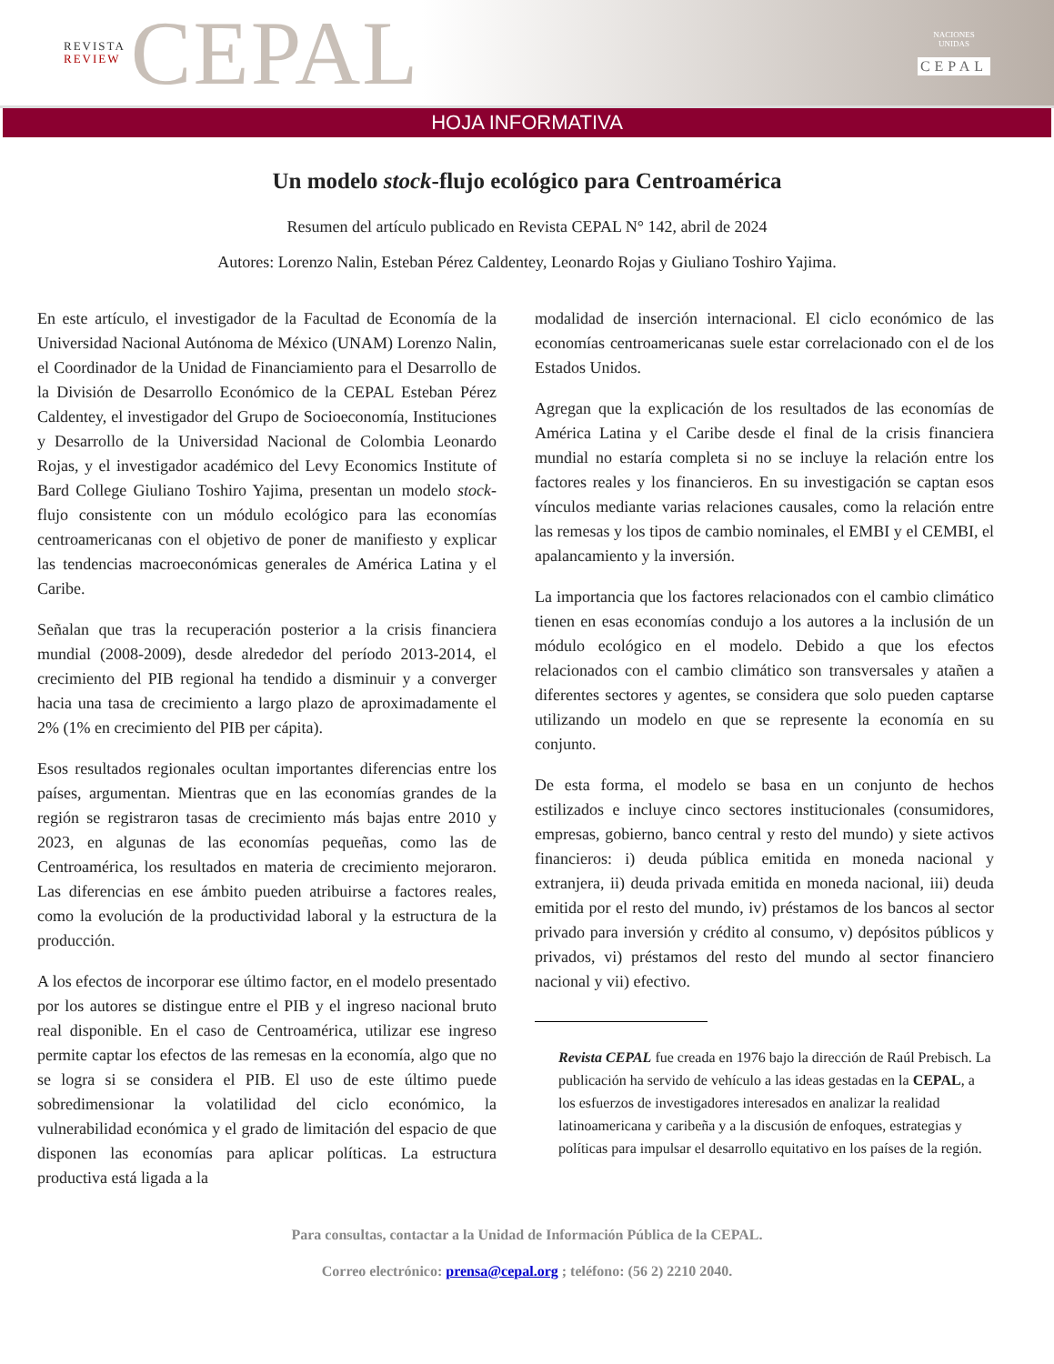REVISTA
REVIEW CEPAL
NACIONES UNIDAS
CEPAL
HOJA INFORMATIVA
Un modelo stock-flujo ecológico para Centroamérica
Resumen del artículo publicado en Revista CEPAL N° 142, abril de 2024
Autores: Lorenzo Nalin, Esteban Pérez Caldentey, Leonardo Rojas y Giuliano Toshiro Yajima.
En este artículo, el investigador de la Facultad de Economía de la Universidad Nacional Autónoma de México (UNAM) Lorenzo Nalin, el Coordinador de la Unidad de Financiamiento para el Desarrollo de la División de Desarrollo Económico de la CEPAL Esteban Pérez Caldentey, el investigador del Grupo de Socioeconomía, Instituciones y Desarrollo de la Universidad Nacional de Colombia Leonardo Rojas, y el investigador académico del Levy Economics Institute of Bard College Giuliano Toshiro Yajima, presentan un modelo stock-flujo consistente con un módulo ecológico para las economías centroamericanas con el objetivo de poner de manifiesto y explicar las tendencias macroeconómicas generales de América Latina y el Caribe.
Señalan que tras la recuperación posterior a la crisis financiera mundial (2008-2009), desde alrededor del período 2013-2014, el crecimiento del PIB regional ha tendido a disminuir y a converger hacia una tasa de crecimiento a largo plazo de aproximadamente el 2% (1% en crecimiento del PIB per cápita).
Esos resultados regionales ocultan importantes diferencias entre los países, argumentan. Mientras que en las economías grandes de la región se registraron tasas de crecimiento más bajas entre 2010 y 2023, en algunas de las economías pequeñas, como las de Centroamérica, los resultados en materia de crecimiento mejoraron. Las diferencias en ese ámbito pueden atribuirse a factores reales, como la evolución de la productividad laboral y la estructura de la producción.
A los efectos de incorporar ese último factor, en el modelo presentado por los autores se distingue entre el PIB y el ingreso nacional bruto real disponible. En el caso de Centroamérica, utilizar ese ingreso permite captar los efectos de las remesas en la economía, algo que no se logra si se considera el PIB. El uso de este último puede sobredimensionar la volatilidad del ciclo económico, la vulnerabilidad económica y el grado de limitación del espacio de que disponen las economías para aplicar políticas. La estructura productiva está ligada a la
modalidad de inserción internacional. El ciclo económico de las economías centroamericanas suele estar correlacionado con el de los Estados Unidos.
Agregan que la explicación de los resultados de las economías de América Latina y el Caribe desde el final de la crisis financiera mundial no estaría completa si no se incluye la relación entre los factores reales y los financieros. En su investigación se captan esos vínculos mediante varias relaciones causales, como la relación entre las remesas y los tipos de cambio nominales, el EMBI y el CEMBI, el apalancamiento y la inversión.
La importancia que los factores relacionados con el cambio climático tienen en esas economías condujo a los autores a la inclusión de un módulo ecológico en el modelo. Debido a que los efectos relacionados con el cambio climático son transversales y atañen a diferentes sectores y agentes, se considera que solo pueden captarse utilizando un modelo en que se represente la economía en su conjunto.
De esta forma, el modelo se basa en un conjunto de hechos estilizados e incluye cinco sectores institucionales (consumidores, empresas, gobierno, banco central y resto del mundo) y siete activos financieros: i) deuda pública emitida en moneda nacional y extranjera, ii) deuda privada emitida en moneda nacional, iii) deuda emitida por el resto del mundo, iv) préstamos de los bancos al sector privado para inversión y crédito al consumo, v) depósitos públicos y privados, vi) préstamos del resto del mundo al sector financiero nacional y vii) efectivo.
Revista CEPAL fue creada en 1976 bajo la dirección de Raúl Prebisch. La publicación ha servido de vehículo a las ideas gestadas en la CEPAL, a los esfuerzos de investigadores interesados en analizar la realidad latinoamericana y caribeña y a la discusión de enfoques, estrategias y políticas para impulsar el desarrollo equitativo en los países de la región.
Para consultas, contactar a la Unidad de Información Pública de la CEPAL.
Correo electrónico: prensa@cepal.org ; teléfono: (56 2) 2210 2040.